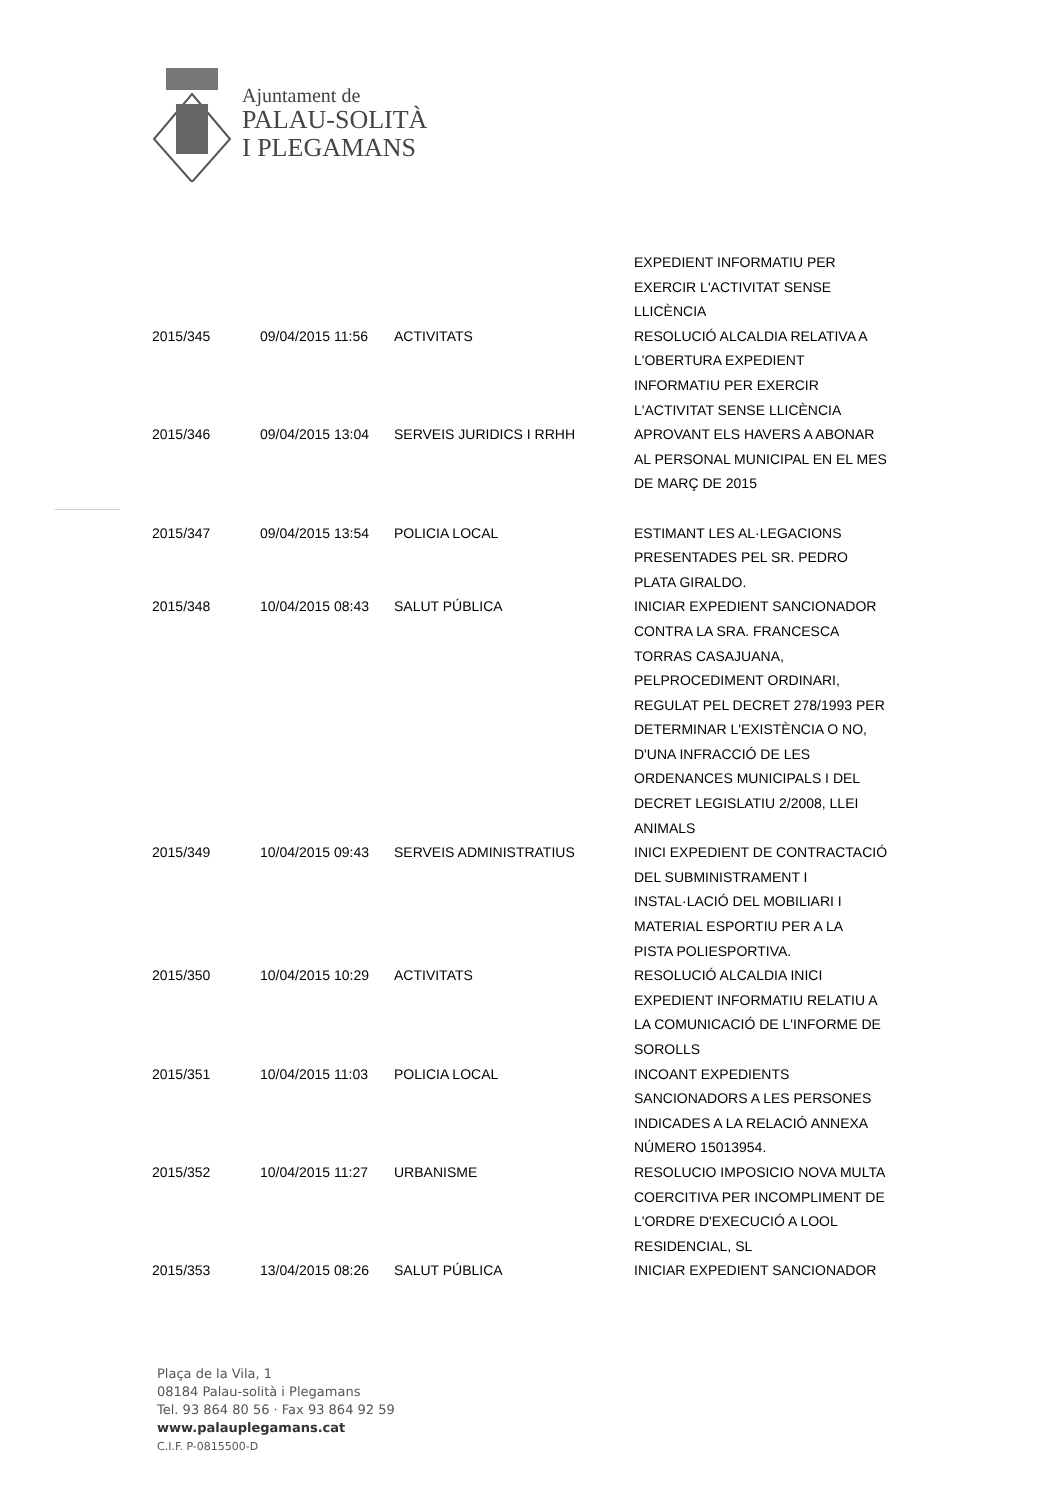Ajuntament de
PALAU-SOLITÀ
I PLEGAMANS
| | | | EXPEDIENT INFORMATIU PER EXERCIR L'ACTIVITAT SENSE LLICÈNCIA |
| 2015/345 | 09/04/2015 11:56 | ACTIVITATS | RESOLUCIÓ ALCALDIA RELATIVA A L'OBERTURA EXPEDIENT INFORMATIU PER EXERCIR L'ACTIVITAT SENSE LLICÈNCIA |
| 2015/346 | 09/04/2015 13:04 | SERVEIS JURIDICS I RRHH | APROVANT ELS HAVERS A ABONAR AL PERSONAL MUNICIPAL EN EL MES DE MARÇ DE 2015 |
| 2015/347 | 09/04/2015 13:54 | POLICIA LOCAL | ESTIMANT LES AL·LEGACIONS PRESENTADES PEL SR. PEDRO PLATA GIRALDO. |
| 2015/348 | 10/04/2015 08:43 | SALUT PÚBLICA | INICIAR EXPEDIENT SANCIONADOR CONTRA LA SRA. FRANCESCA TORRAS CASAJUANA, PELPROCEDIMENT ORDINARI, REGULAT PEL DECRET 278/1993 PER DETERMINAR L'EXISTÈNCIA O NO, D'UNA INFRACCIÓ DE LES ORDENANCES MUNICIPALS I DEL DECRET LEGISLATIU 2/2008, LLEI ANIMALS |
| 2015/349 | 10/04/2015 09:43 | SERVEIS ADMINISTRATIUS | INICI EXPEDIENT DE CONTRACTACIÓ DEL SUBMINISTRAMENT I INSTAL·LACIÓ DEL MOBILIARI I MATERIAL ESPORTIU PER A LA PISTA POLIESPORTIVA. |
| 2015/350 | 10/04/2015 10:29 | ACTIVITATS | RESOLUCIÓ ALCALDIA INICI EXPEDIENT INFORMATIU RELATIU A LA COMUNICACIÓ DE L'INFORME DE SOROLLS |
| 2015/351 | 10/04/2015 11:03 | POLICIA LOCAL | INCOANT EXPEDIENTS SANCIONADORS A LES PERSONES INDICADES A LA RELACIÓ ANNEXA NÚMERO 15013954. |
| 2015/352 | 10/04/2015 11:27 | URBANISME | RESOLUCIO IMPOSICIO NOVA MULTA COERCITIVA PER INCOMPLIMENT DE L'ORDRE D'EXECUCIÓ A LOOL RESIDENCIAL, SL |
| 2015/353 | 13/04/2015 08:26 | SALUT PÚBLICA | INICIAR EXPEDIENT SANCIONADOR |
Plaça de la Vila, 1
08184 Palau-solità i Plegamans
Tel. 93 864 80 56 · Fax 93 864 92 59
www.palauplegamans.cat
C.I.F. P-0815500-D